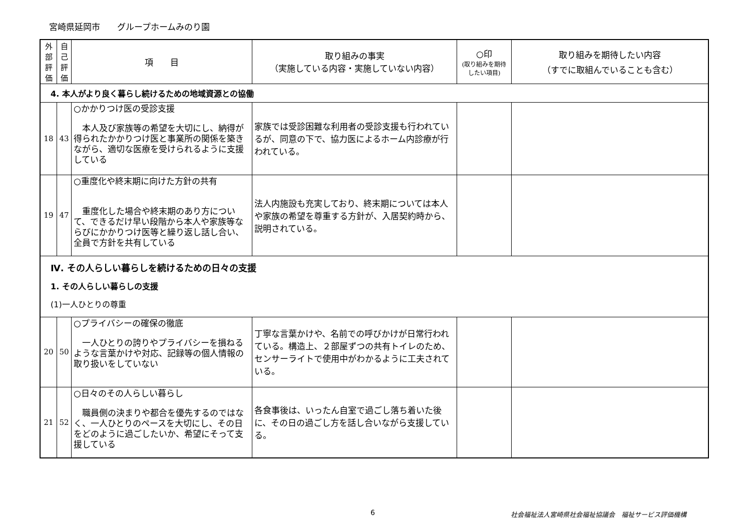宮崎県延岡市　　グループホームみのり園
| 外 部 評 価 | 自 己 評 価 | 項 目 | 取り組みの事実 （実施している内容・実施していない内容） | ○印 (取り組みを期待したい項目) | 取り組みを期待したい内容 （すでに取組んでいることも含む） |
| --- | --- | --- | --- | --- | --- |
| 4. 本人がより良く暮らし続けるための地域資源との協働 | | | | | |
| 18 | 43 | ○かかりつけ医の受診支援 本人及び家族等の希望を大切にし、納得が得られたかかりつけ医と事業所の関係を築きながら、適切な医療を受けられるように支援している | 家族では受診困難な利用者の受診支援も行われているが、同意の下で、協力医によるホーム内診療が行われている。 | | |
| 19 | 47 | ○重度化や終末期に向けた方針の共有 重度化した場合や終末期のあり方について、できるだけ早い段階から本人や家族等ならびにかかりつけ医等と繰り返し話し合い、全員で方針を共有している | 法人内施設も充実しており、終末期については本人や家族の希望を尊重する方針が、入居契約時から、説明されている。 | | |
| Ⅳ. その人らしい暮らしを続けるための日々の支援 1. その人らしい暮らしの支援 (1)一人ひとりの尊重 | | | | | |
| 20 | 50 | ○プライバシーの確保の徹底 一人ひとりの誇りやプライバシーを損ねるような言葉かけや対応、記録等の個人情報の取り扱いをしていない | 丁寧な言葉かけや、名前での呼びかけが日常行われている。構造上、２部屋ずつの共有トイレのため、センサーライトで使用中がわかるように工夫されている。 | | |
| 21 | 52 | ○日々のその人らしい暮らし 職員側の決まりや都合を優先するのではなく、一人ひとりのペースを大切にし、その日をどのように過ごしたいか、希望にそって支援している | 各食事後は、いったん自室で過ごし落ち着いた後に、その日の過ごし方を話し合いながら支援している。 | | |
6 社会福祉法人宮崎県社会福祉協議会　福祉サービス評価機構